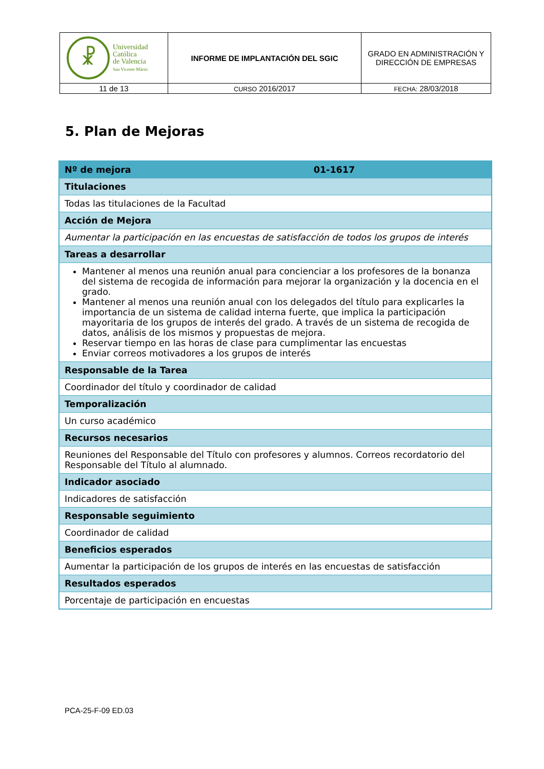| ☧ Universidad Católica de Valencia San Vicente Mártir | INFORME DE IMPLANTACIÓN DEL SGIC | GRADO EN ADMINISTRACIÓN Y DIRECCIÓN DE EMPRESAS |
| 11 de 13 | CURSO 2016/2017 | FECHA: 28/03/2018 |
5. Plan de Mejoras
| Nº de mejora 01-1617 |
| Titulaciones |
| Todas las titulaciones de la Facultad |
| Acción de Mejora |
| Aumentar la participación en las encuestas de satisfacción de todos los grupos de interés |
| Tareas a desarrollar |
| Mantener al menos una reunión anual para concienciar a los profesores de la bonanza del sistema de recogida de información para mejorar la organización y la docencia en el grado. Mantener al menos una reunión anual con los delegados del título para explicarles la importancia de un sistema de calidad interna fuerte, que implica la participación mayoritaria de los grupos de interés del grado. A través de un sistema de recogida de datos, análisis de los mismos y propuestas de mejora. Reservar tiempo en las horas de clase para cumplimentar las encuestas Enviar correos motivadores a los grupos de interés |
| Responsable de la Tarea |
| Coordinador del título y coordinador de calidad |
| Temporalización |
| Un curso académico |
| Recursos necesarios |
| Reuniones del Responsable del Título con profesores y alumnos. Correos recordatorio del Responsable del Título al alumnado. |
| Indicador asociado |
| Indicadores de satisfacción |
| Responsable seguimiento |
| Coordinador de calidad |
| Beneficios esperados |
| Aumentar la participación de los grupos de interés en las encuestas de satisfacción |
| Resultados esperados |
| Porcentaje de participación en encuestas |
PCA-25-F-09 ED.03